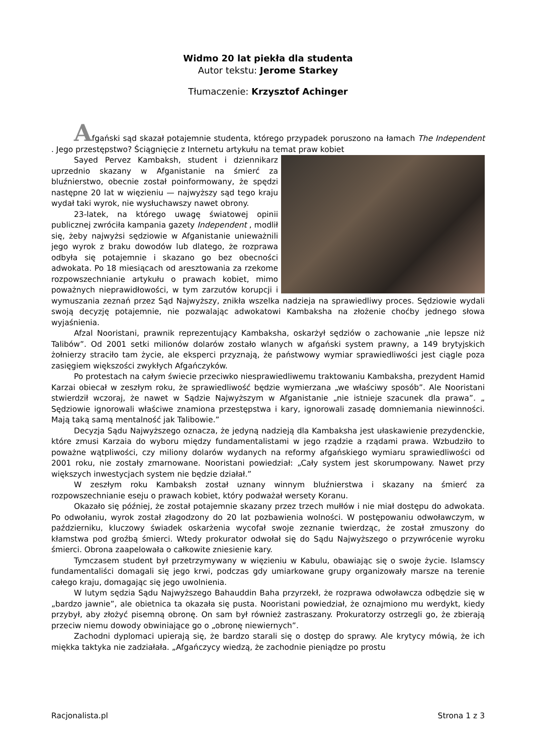Widmo 20 lat piekła dla studenta
Autor tekstu: Jerome Starkey
Tłumaczenie: Krzysztof Achinger
Afgański sąd skazał potajemnie studenta, którego przypadek poruszono na łamach The Independent . Jego przestępstwo? Ściągnięcie z Internetu artykułu na temat praw kobiet
Sayed Pervez Kambaksh, student i dziennikarz uprzednio skazany w Afganistanie na śmierć za bluźnierstwo, obecnie został poinformowany, że spędzi następne 20 lat w więzieniu — najwyższy sąd tego kraju wydał taki wyrok, nie wysłuchawszy nawet obrony.
23-latek, na którego uwagę światowej opinii publicznej zwróciła kampania gazety Independent , modlił się, żeby najwyżsi sędziowie w Afganistanie unieważnili jego wyrok z braku dowodów lub dlatego, że rozprawa odbyła się potajemnie i skazano go bez obecności adwokata. Po 18 miesiącach od aresztowania za rzekome rozpowszechnianie artykułu o prawach kobiet, mimo poważnych nieprawidłowości, w tym zarzutów korupcji i wymuszania zeznań przez Sąd Najwyższy, znikła wszelka nadzieja na sprawiedliwy proces. Sędziowie wydali swoją decyzję potajemnie, nie pozwalając adwokatowi Kambaksha na złożenie choćby jednego słowa wyjaśnienia.
Afzal Nooristani, prawnik reprezentujący Kambaksha, oskarżył sędziów o zachowanie „nie lepsze niż Talibów”. Od 2001 setki milionów dolarów zostało wlanych w afgański system prawny, a 149 brytyjskich żołnierzy straciło tam życie, ale eksperci przyznają, że państwowy wymiar sprawiedliwości jest ciągle poza zasięgiem większości zwykłych Afgańczyków.
Po protestach na całym świecie przeciwko niesprawiedliwemu traktowaniu Kambaksha, prezydent Hamid Karzai obiecał w zeszłym roku, że sprawiedliwość będzie wymierzana „we właściwy sposób”. Ale Nooristani stwierdził wczoraj, że nawet w Sądzie Najwyższym w Afganistanie „nie istnieje szacunek dla prawa”. „ Sędziowie ignorowali właściwe znamiona przestępstwa i kary, ignorowali zasadę domniemania niewinności. Mają taką samą mentalność jak Talibowie.”
Decyzja Sądu Najwyższego oznacza, że jedyną nadzieją dla Kambaksha jest ułaskawienie prezydenckie, które zmusi Karzaia do wyboru między fundamentalistami w jego rządzie a rządami prawa. Wzbudziło to poważne wątpliwości, czy miliony dolarów wydanych na reformy afgańskiego wymiaru sprawiedliwości od 2001 roku, nie zostały zmarnowane. Nooristani powiedział: „Cały system jest skorumpowany. Nawet przy większych inwestycjach system nie będzie działał.”
W zeszłym roku Kambaksh został uznany winnym bluźnierstwa i skazany na śmierć za rozpowszechnianie eseju o prawach kobiet, który podważał wersety Koranu.
Okazało się później, że został potajemnie skazany przez trzech mułłów i nie miał dostępu do adwokata. Po odwołaniu, wyrok został złagodzony do 20 lat pozbawienia wolności. W postępowaniu odwoławczym, w październiku, kluczowy świadek oskarżenia wycofał swoje zeznanie twierdząc, że został zmuszony do kłamstwa pod groźbą śmierci. Wtedy prokurator odwołał się do Sądu Najwyższego o przywrócenie wyroku śmierci. Obrona zaapelowała o całkowite zniesienie kary.
Tymczasem student był przetrzymywany w więzieniu w Kabulu, obawiając się o swoje życie. Islamscy fundamentaliści domagali się jego krwi, podczas gdy umiarkowane grupy organizowały marsze na terenie całego kraju, domagając się jego uwolnienia.
W lutym sędzia Sądu Najwyższego Bahauddin Baha przyrzekł, że rozprawa odwoławcza odbędzie się w „bardzo jawnie”, ale obietnica ta okazała się pusta. Nooristani powiedział, że oznajmiono mu werdykt, kiedy przybył, aby złożyć pisemną obronę. On sam był również zastraszany. Prokuratorzy ostrzegli go, że zbierają przeciw niemu dowody obwiniające go o „obronę niewiernych”.
Zachodni dyplomaci upierają się, że bardzo starali się o dostęp do sprawy. Ale krytycy mówią, że ich miękka taktyka nie zadziałała. „Afgańczycy wiedzą, że zachodnie pieniądze po prostu
Racjonalista.pl Strona 1 z 3